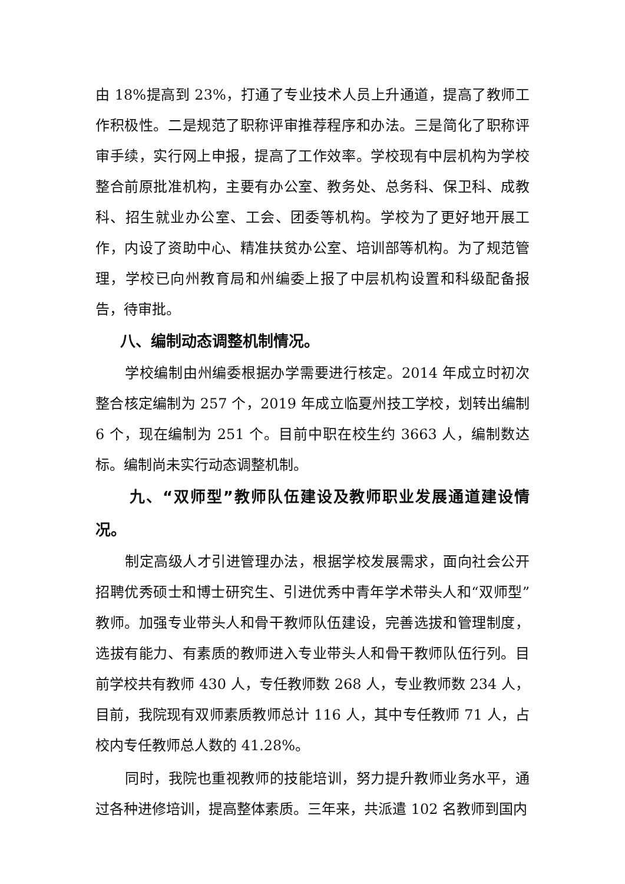由 18%提高到 23%，打通了专业技术人员上升通道，提高了教师工作积极性。二是规范了职称评审推荐程序和办法。三是简化了职称评审手续，实行网上申报，提高了工作效率。学校现有中层机构为学校整合前原批准机构，主要有办公室、教务处、总务科、保卫科、成教科、招生就业办公室、工会、团委等机构。学校为了更好地开展工作，内设了资助中心、精准扶贫办公室、培训部等机构。为了规范管理，学校已向州教育局和州编委上报了中层机构设置和科级配备报告，待审批。
八、编制动态调整机制情况。
学校编制由州编委根据办学需要进行核定。2014 年成立时初次整合核定编制为 257 个，2019 年成立临夏州技工学校，划转出编制 6 个，现在编制为 251 个。目前中职在校生约 3663 人，编制数达标。编制尚未实行动态调整机制。
九、“双师型”教师队伍建设及教师职业发展通道建设情况。
制定高级人才引进管理办法，根据学校发展需求，面向社会公开招聘优秀硕士和博士研究生、引进优秀中青年学术带头人和“双师型”教师。加强专业带头人和骨干教师队伍建设，完善选拔和管理制度，选拔有能力、有素质的教师进入专业带头人和骨干教师队伍行列。目前学校共有教师 430 人，专任教师数 268 人，专业教师数 234 人，目前，我院现有双师素质教师总计 116 人，其中专任教师 71 人，占校内专任教师总人数的 41.28%。
同时，我院也重视教师的技能培训，努力提升教师业务水平，通过各种进修培训，提高整体素质。三年来，共派遣 102 名教师到国内